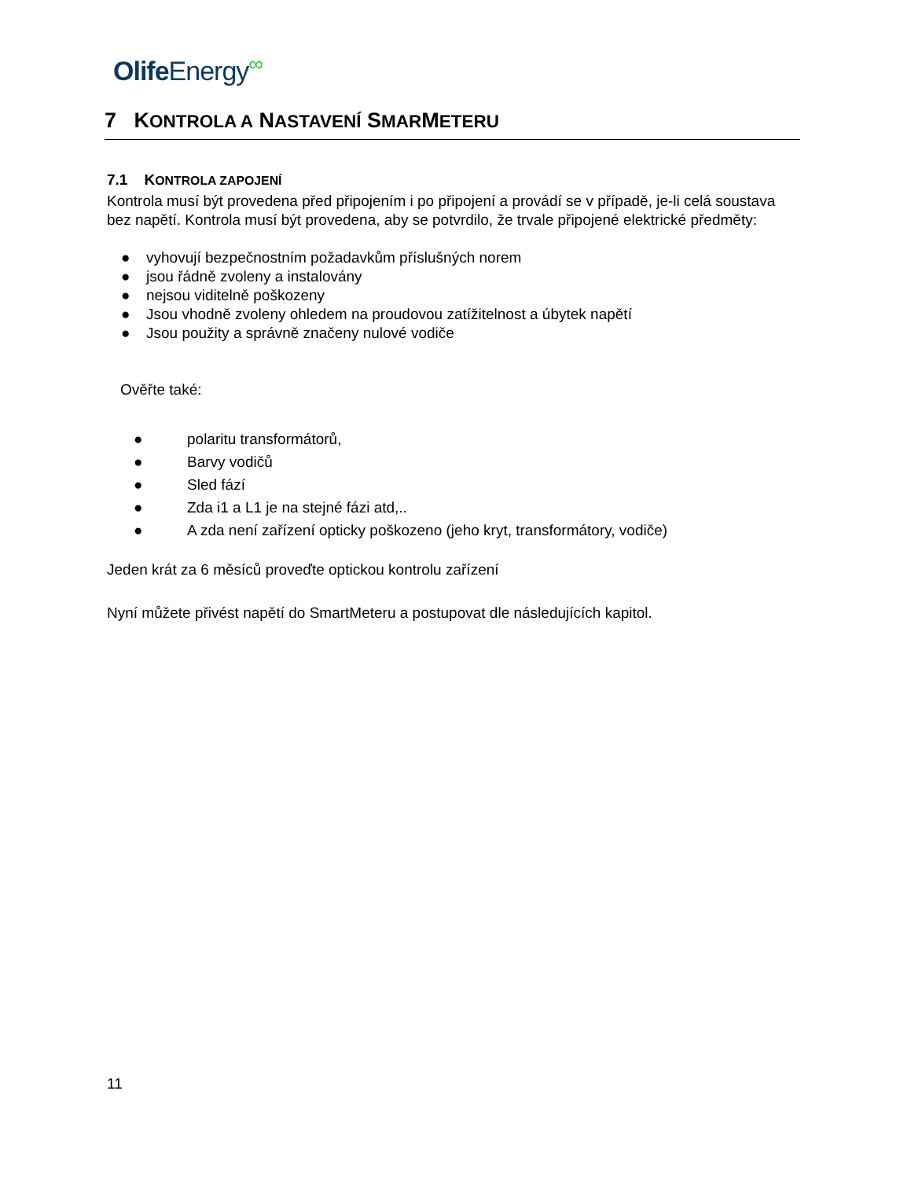Olife Energy∞
7 KONTROLA A NASTAVENÍ SMARMETERU
7.1 KONTROLA ZAPOJENÍ
Kontrola musí být provedena před připojením i po připojení a provádí se v případě, je-li celá soustava bez napětí. Kontrola musí být provedena, aby se potvrdilo, že trvale připojené elektrické předměty:
● vyhovují bezpečnostním požadavkům příslušných norem
● jsou řádně zvoleny a instalovány
● nejsou viditelně poškozeny
● Jsou vhodně zvoleny ohledem na proudovou zatížitelnost a úbytek napětí
● Jsou použity a správně značeny nulové vodiče
Ověřte také:
● polaritu transformátorů,
● Barvy vodičů
● Sled fází
● Zda i1 a L1 je na stejné fázi atd,..
● A zda není zařízení opticky poškozeno (jeho kryt, transformátory, vodiče)
Jeden krát za 6 měsíců proveďte optickou kontrolu zařízení
Nyní můžete přivést napětí do SmartMeteru a postupovat dle následujících kapitol.
11